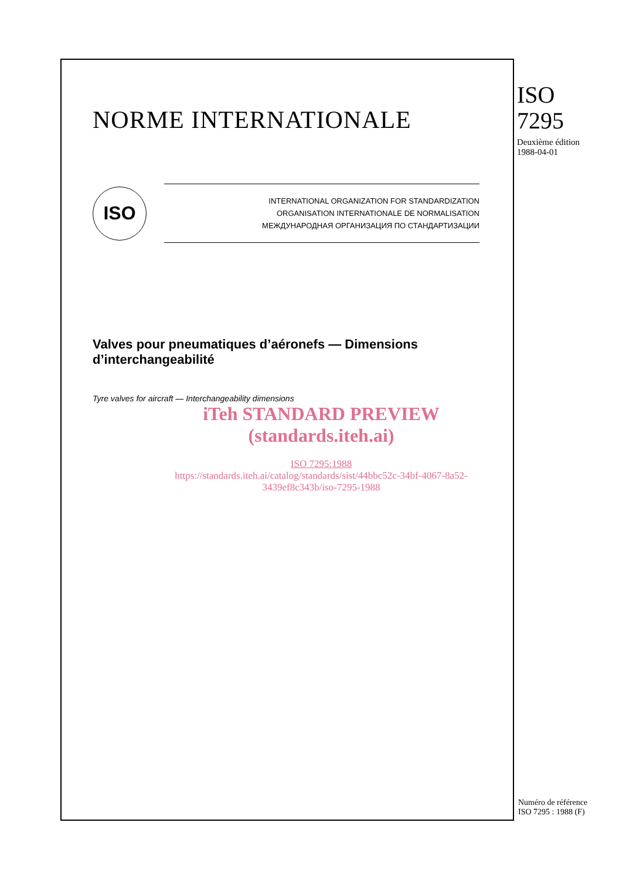NORME INTERNATIONALE
ISO
INTERNATIONAL ORGANIZATION FOR STANDARDIZATION
ORGANISATION INTERNATIONALE DE NORMALISATION
МЕЖДУНАРОДНАЯ ОРГАНИЗАЦИЯ ПО СТАНДАРТИЗАЦИИ
Valves pour pneumatiques d’aéronefs — Dimensions d’interchangeabilité
Tyre valves for aircraft — Interchangeability dimensions
iTeh STANDARD PREVIEW
(standards.iteh.ai)
ISO 7295:1988
https://standards.iteh.ai/catalog/standards/sist/44bbc52c-34bf-4067-8a52-
3439ef8c343b/iso-7295-1988
ISO
7295
Deuxième édition
1988-04-01
Numéro de référence
ISO 7295 : 1988 (F)